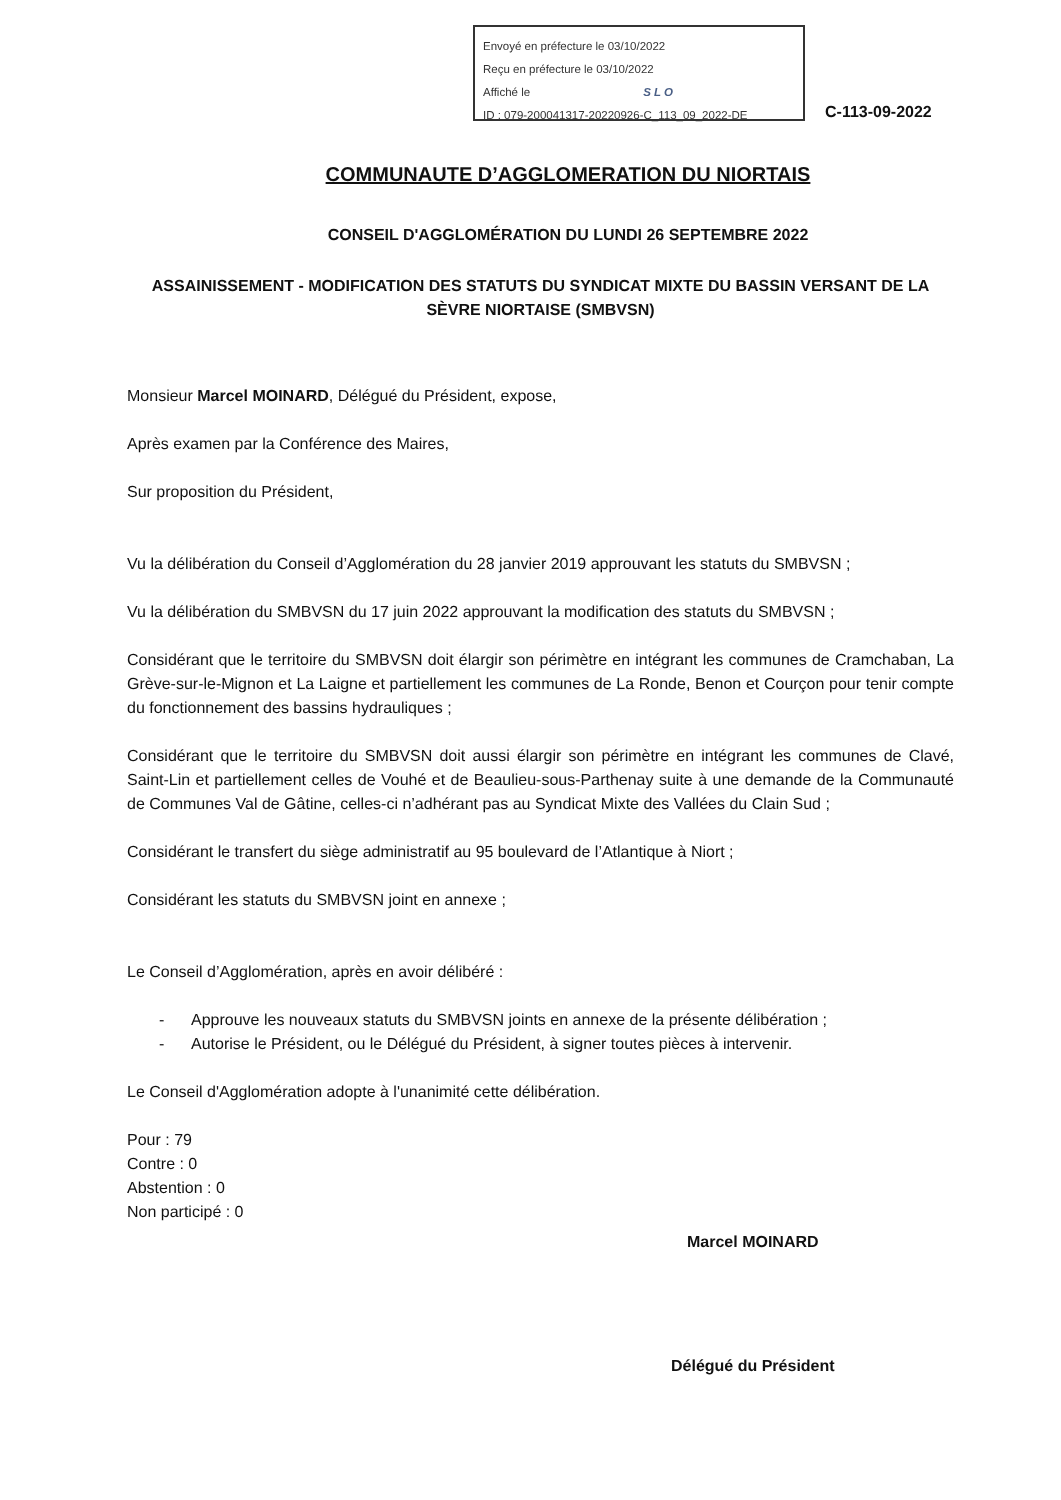Envoyé en préfecture le 03/10/2022
Reçu en préfecture le 03/10/2022
Affiché le SLO
ID : 079-200041317-20220926-C_113_09_2022-DE
C-113-09-2022
COMMUNAUTE D’AGGLOMERATION DU NIORTAIS
CONSEIL D'AGGLOMÉRATION DU LUNDI 26 SEPTEMBRE 2022
ASSAINISSEMENT - MODIFICATION DES STATUTS DU SYNDICAT MIXTE DU BASSIN VERSANT DE LA SÈVRE NIORTAISE (SMBVSN)
Monsieur Marcel MOINARD, Délégué du Président, expose,
Après examen par la Conférence des Maires,
Sur proposition du Président,
Vu la délibération du Conseil d’Agglomération du 28 janvier 2019 approuvant les statuts du SMBVSN ;
Vu la délibération du SMBVSN du 17 juin 2022 approuvant la modification des statuts du SMBVSN ;
Considérant que le territoire du SMBVSN doit élargir son périmètre en intégrant les communes de Cramchaban, La Grève-sur-le-Mignon et La Laigne et partiellement les communes de La Ronde, Benon et Courçon pour tenir compte du fonctionnement des bassins hydrauliques ;
Considérant que le territoire du SMBVSN doit aussi élargir son périmètre en intégrant les communes de Clavé, Saint-Lin et partiellement celles de Vouhé et de Beaulieu-sous-Parthenay suite à une demande de la Communauté de Communes Val de Gâtine, celles-ci n’adhérant pas au Syndicat Mixte des Vallées du Clain Sud ;
Considérant le transfert du siège administratif au 95 boulevard de l’Atlantique à Niort ;
Considérant les statuts du SMBVSN joint en annexe ;
Le Conseil d’Agglomération, après en avoir délibéré :
- Approuve les nouveaux statuts du SMBVSN joints en annexe de la présente délibération ;
- Autorise le Président, ou le Délégué du Président, à signer toutes pièces à intervenir.
Le Conseil d'Agglomération adopte à l'unanimité cette délibération.
Pour : 79
Contre : 0
Abstention : 0
Non participé : 0
Marcel MOINARD
Délégué du Président